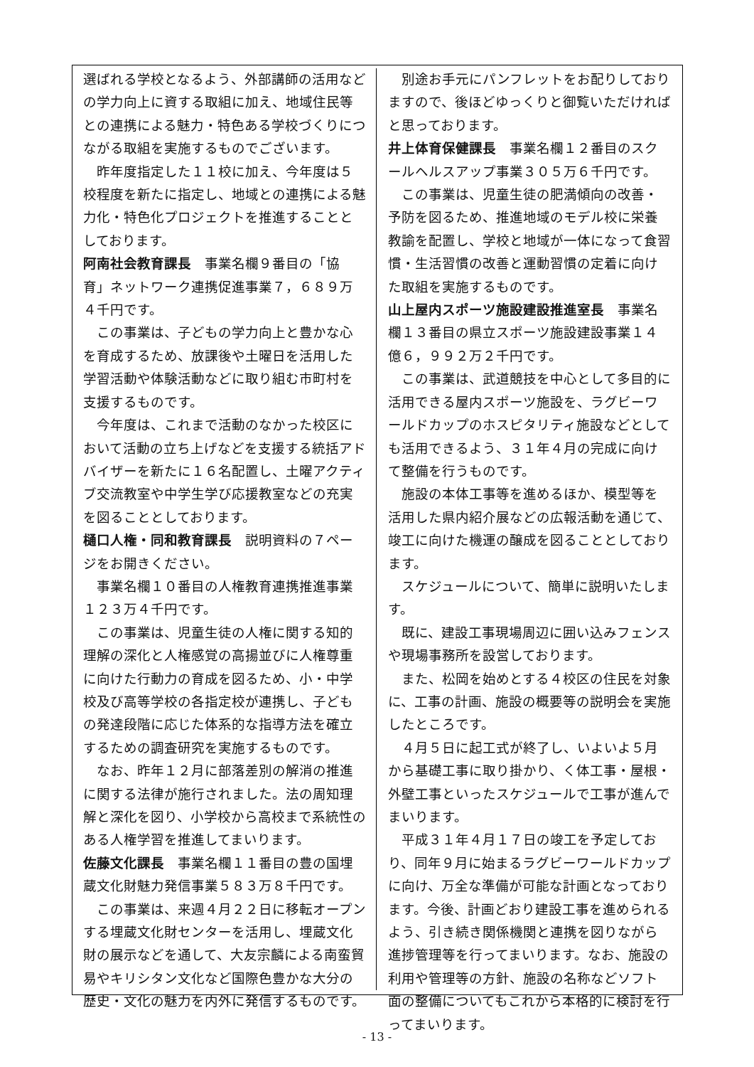選ばれる学校となるよう、外部講師の活用などの学力向上に資する取組に加え、地域住民等との連携による魅力・特色ある学校づくりにつながる取組を実施するものでございます。
昨年度指定した１１校に加え、今年度は５校程度を新たに指定し、地域との連携による魅力化・特色化プロジェクトを推進することとしております。
阿南社会教育課長　事業名欄９番目の「協育」ネットワーク連携促進事業７，６８９万４千円です。
この事業は、子どもの学力向上と豊かな心を育成するため、放課後や土曜日を活用した学習活動や体験活動などに取り組む市町村を支援するものです。
今年度は、これまで活動のなかった校区において活動の立ち上げなどを支援する統括アドバイザーを新たに１６名配置し、土曜アクティブ交流教室や中学生学び応援教室などの充実を図ることとしております。
樋口人権・同和教育課長　説明資料の７ページをお開きください。
事業名欄１０番目の人権教育連携推進事業１２３万４千円です。
この事業は、児童生徒の人権に関する知的理解の深化と人権感覚の高揚並びに人権尊重に向けた行動力の育成を図るため、小・中学校及び高等学校の各指定校が連携し、子どもの発達段階に応じた体系的な指導方法を確立するための調査研究を実施するものです。
なお、昨年１２月に部落差別の解消の推進に関する法律が施行されました。法の周知理解と深化を図り、小学校から高校まで系統性のある人権学習を推進してまいります。
佐藤文化課長　事業名欄１１番目の豊の国埋蔵文化財魅力発信事業５８３万８千円です。
この事業は、来週４月２２日に移転オープンする埋蔵文化財センターを活用し、埋蔵文化財の展示などを通して、大友宗麟による南蛮貿易やキリシタン文化など国際色豊かな大分の歴史・文化の魅力を内外に発信するものです。
別途お手元にパンフレットをお配りしておりますので、後ほどゆっくりと御覧いただければと思っております。
井上体育保健課長　事業名欄１２番目のスクールヘルスアップ事業３０５万６千円です。
この事業は、児童生徒の肥満傾向の改善・予防を図るため、推進地域のモデル校に栄養教諭を配置し、学校と地域が一体になって食習慣・生活習慣の改善と運動習慣の定着に向けた取組を実施するものです。
山上屋内スポーツ施設建設推進室長　事業名欄１３番目の県立スポーツ施設建設事業１４億６，９９２万２千円です。
この事業は、武道競技を中心として多目的に活用できる屋内スポーツ施設を、ラグビーワールドカップのホスピタリティ施設などとしても活用できるよう、３１年４月の完成に向けて整備を行うものです。
施設の本体工事等を進めるほか、模型等を活用した県内紹介展などの広報活動を通じて、竣工に向けた機運の醸成を図ることとしております。
スケジュールについて、簡単に説明いたします。
既に、建設工事現場周辺に囲い込みフェンスや現場事務所を設営しております。
また、松岡を始めとする４校区の住民を対象に、工事の計画、施設の概要等の説明会を実施したところです。
４月５日に起工式が終了し、いよいよ５月から基礎工事に取り掛かり、く体工事・屋根・外壁工事といったスケジュールで工事が進んでまいります。
平成３１年４月１７日の竣工を予定しており、同年９月に始まるラグビーワールドカップに向け、万全な準備が可能な計画となっております。今後、計画どおり建設工事を進められるよう、引き続き関係機関と連携を図りながら進捗管理等を行ってまいります。なお、施設の利用や管理等の方針、施設の名称などソフト面の整備についてもこれから本格的に検討を行ってまいります。
- 13 -